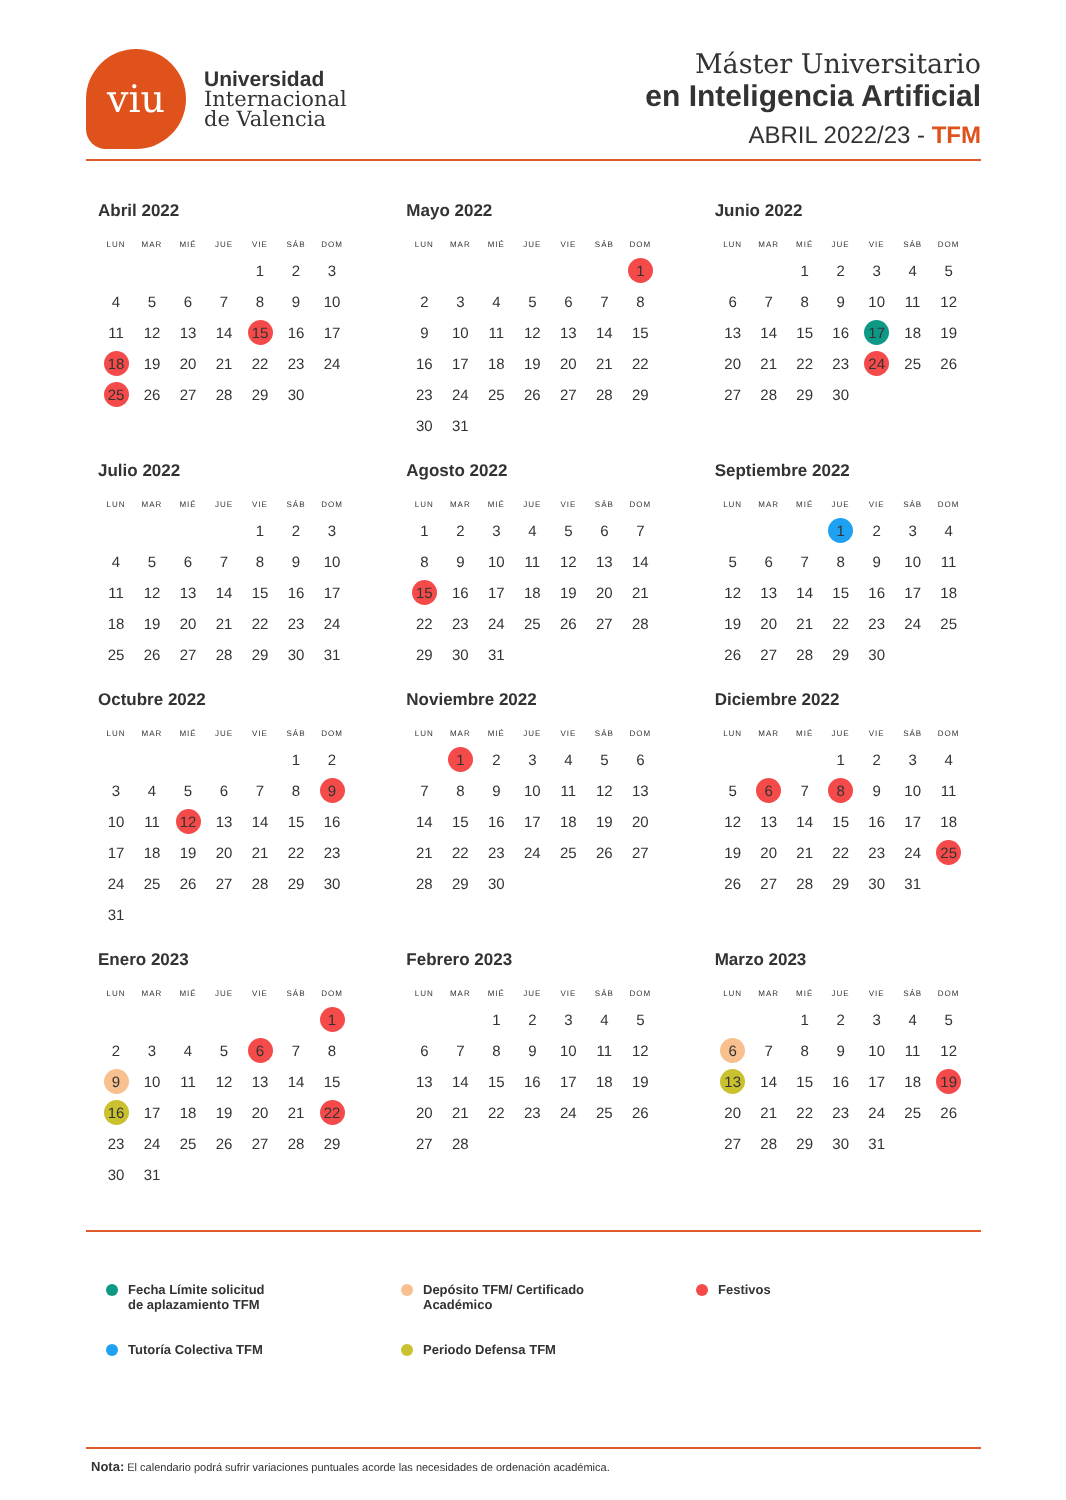viu
Universidad
Internacional
de Valencia
Máster Universitario
en Inteligencia Artificial
ABRIL 2022/23 - TFM
Abril 2022
| LUN | MAR | MIÉ | JUE | VIE | SÁB | DOM |
| --- | --- | --- | --- | --- | --- | --- |
| | | | | 1 | 2 | 3 |
| 4 | 5 | 6 | 7 | 8 | 9 | 10 |
| 11 | 12 | 13 | 14 | 15 | 16 | 17 |
| 18 | 19 | 20 | 21 | 22 | 23 | 24 |
| 25 | 26 | 27 | 28 | 29 | 30 | |
Mayo 2022
| LUN | MAR | MIÉ | JUE | VIE | SÁB | DOM |
| --- | --- | --- | --- | --- | --- | --- |
| | | | | | | 1 |
| 2 | 3 | 4 | 5 | 6 | 7 | 8 |
| 9 | 10 | 11 | 12 | 13 | 14 | 15 |
| 16 | 17 | 18 | 19 | 20 | 21 | 22 |
| 23 | 24 | 25 | 26 | 27 | 28 | 29 |
| 30 | 31 | | | | | |
Junio 2022
| LUN | MAR | MIÉ | JUE | VIE | SÁB | DOM |
| --- | --- | --- | --- | --- | --- | --- |
| | | 1 | 2 | 3 | 4 | 5 |
| 6 | 7 | 8 | 9 | 10 | 11 | 12 |
| 13 | 14 | 15 | 16 | 17 | 18 | 19 |
| 20 | 21 | 22 | 23 | 24 | 25 | 26 |
| 27 | 28 | 29 | 30 | | | |
Julio 2022
| LUN | MAR | MIÉ | JUE | VIE | SÁB | DOM |
| --- | --- | --- | --- | --- | --- | --- |
| | | | | 1 | 2 | 3 |
| 4 | 5 | 6 | 7 | 8 | 9 | 10 |
| 11 | 12 | 13 | 14 | 15 | 16 | 17 |
| 18 | 19 | 20 | 21 | 22 | 23 | 24 |
| 25 | 26 | 27 | 28 | 29 | 30 | 31 |
Agosto 2022
| LUN | MAR | MIÉ | JUE | VIE | SÁB | DOM |
| --- | --- | --- | --- | --- | --- | --- |
| 1 | 2 | 3 | 4 | 5 | 6 | 7 |
| 8 | 9 | 10 | 11 | 12 | 13 | 14 |
| 15 | 16 | 17 | 18 | 19 | 20 | 21 |
| 22 | 23 | 24 | 25 | 26 | 27 | 28 |
| 29 | 30 | 31 | | | | |
Septiembre 2022
| LUN | MAR | MIÉ | JUE | VIE | SÁB | DOM |
| --- | --- | --- | --- | --- | --- | --- |
| | | | 1 | 2 | 3 | 4 |
| 5 | 6 | 7 | 8 | 9 | 10 | 11 |
| 12 | 13 | 14 | 15 | 16 | 17 | 18 |
| 19 | 20 | 21 | 22 | 23 | 24 | 25 |
| 26 | 27 | 28 | 29 | 30 | | |
Octubre 2022
| LUN | MAR | MIÉ | JUE | VIE | SÁB | DOM |
| --- | --- | --- | --- | --- | --- | --- |
| | | | | | 1 | 2 |
| 3 | 4 | 5 | 6 | 7 | 8 | 9 |
| 10 | 11 | 12 | 13 | 14 | 15 | 16 |
| 17 | 18 | 19 | 20 | 21 | 22 | 23 |
| 24 | 25 | 26 | 27 | 28 | 29 | 30 |
| 31 | | | | | | |
Noviembre 2022
| LUN | MAR | MIÉ | JUE | VIE | SÁB | DOM |
| --- | --- | --- | --- | --- | --- | --- |
| | 1 | 2 | 3 | 4 | 5 | 6 |
| 7 | 8 | 9 | 10 | 11 | 12 | 13 |
| 14 | 15 | 16 | 17 | 18 | 19 | 20 |
| 21 | 22 | 23 | 24 | 25 | 26 | 27 |
| 28 | 29 | 30 | | | | |
Diciembre 2022
| LUN | MAR | MIÉ | JUE | VIE | SÁB | DOM |
| --- | --- | --- | --- | --- | --- | --- |
| | | | 1 | 2 | 3 | 4 |
| 5 | 6 | 7 | 8 | 9 | 10 | 11 |
| 12 | 13 | 14 | 15 | 16 | 17 | 18 |
| 19 | 20 | 21 | 22 | 23 | 24 | 25 |
| 26 | 27 | 28 | 29 | 30 | 31 | |
Enero 2023
| LUN | MAR | MIÉ | JUE | VIE | SÁB | DOM |
| --- | --- | --- | --- | --- | --- | --- |
| | | | | | | 1 |
| 2 | 3 | 4 | 5 | 6 | 7 | 8 |
| 9 | 10 | 11 | 12 | 13 | 14 | 15 |
| 16 | 17 | 18 | 19 | 20 | 21 | 22 |
| 23 | 24 | 25 | 26 | 27 | 28 | 29 |
| 30 | 31 | | | | | |
Febrero 2023
| LUN | MAR | MIÉ | JUE | VIE | SÁB | DOM |
| --- | --- | --- | --- | --- | --- | --- |
| | | 1 | 2 | 3 | 4 | 5 |
| 6 | 7 | 8 | 9 | 10 | 11 | 12 |
| 13 | 14 | 15 | 16 | 17 | 18 | 19 |
| 20 | 21 | 22 | 23 | 24 | 25 | 26 |
| 27 | 28 | | | | | |
Marzo 2023
| LUN | MAR | MIÉ | JUE | VIE | SÁB | DOM |
| --- | --- | --- | --- | --- | --- | --- |
| | | 1 | 2 | 3 | 4 | 5 |
| 6 | 7 | 8 | 9 | 10 | 11 | 12 |
| 13 | 14 | 15 | 16 | 17 | 18 | 19 |
| 20 | 21 | 22 | 23 | 24 | 25 | 26 |
| 27 | 28 | 29 | 30 | 31 | | |
Fecha Límite solicitud
de aplazamiento TFM
Depósito TFM/ Certificado
Académico
Festivos
Tutoría Colectiva TFM
Periodo Defensa TFM
Nota: El calendario podrá sufrir variaciones puntuales acorde las necesidades de ordenación académica.